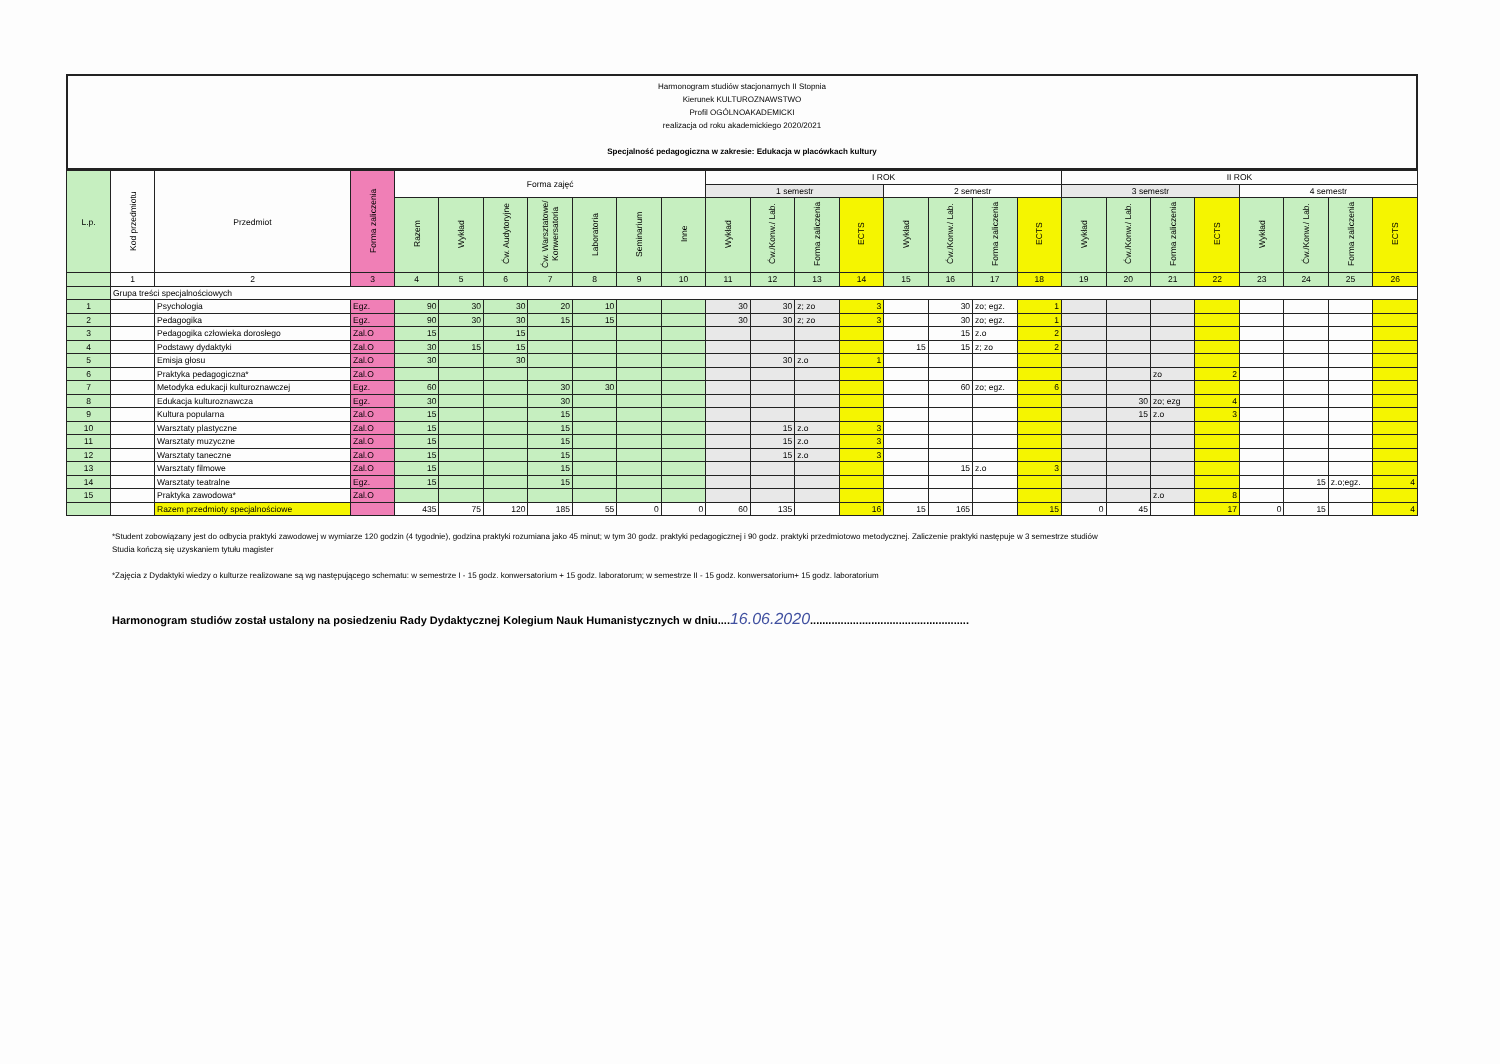Harmonogram studiów stacjonarnych II Stopnia
Kierunek KULTUROZNAWSTWO
Profil OGÓLNOAKADEMICKI
realizacja od roku akademickiego 2020/2021
Specjalność pedagogiczna w zakresie: Edukacja w placówkach kultury
| L.p. | Kod przedmiotu | Przedmiot | Forma zaliczenia | Forma zajęć | | | | | | | I ROK | | | | | | | | II ROK | | | | | | | |
| --- | --- | --- | --- | --- | --- | --- | --- | --- | --- | --- | --- | --- | --- | --- | --- | --- | --- | --- | --- | --- | --- | --- | --- | --- | --- | --- |
| | | | | | | | | | | | 1 semestr | | | | 2 semestr | | | | 3 semestr | | | | 4 semestr | | | |
| | | | | Razem | Wykład | Ćw. Audytoryjne | Ćw. Warsztatowe/ Konwersatoria | Laboratoria | Seminarium | Inne | Wykład | Ćw./Konw./ Lab. | Forma zaliczenia | ECTS | Wykład | Ćw./Konw./ Lab. | Forma zaliczenia | ECTS | Wykład | Ćw./Konw./ Lab. | Forma zaliczenia | ECTS | Wykład | Ćw./Konw./ Lab. | Forma zaliczenia | ECTS |
| | 1 | 2 | 3 | 4 | 5 | 6 | 7 | 8 | 9 | 10 | 11 | 12 | 13 | 14 | 15 | 16 | 17 | 18 | 19 | 20 | 21 | 22 | 23 | 24 | 25 | 26 |
| | Grupa treści specjalnościowych | | | | | | | | | | | | | | | | | | | | | | | | | |
| 1 | | Psychologia | Egz. | 90 | 30 | 30 | 20 | 10 | | | 30 | 30 | z; zo | 3 | | 30 | zo; egz. | 1 | | | | | | | | |
| 2 | | Pedagogika | Egz. | 90 | 30 | 30 | 15 | 15 | | | 30 | 30 | z; zo | 3 | | 30 | zo; egz. | 1 | | | | | | | | |
| 3 | | Pedagogika człowieka dorosłego | Zal.O | 15 | | 15 | | | | | | | | | | 15 | z.o | 2 | | | | | | | | |
| 4 | | Podstawy dydaktyki | Zal.O | 30 | 15 | 15 | | | | | | | | | 15 | 15 | z; zo | 2 | | | | | | | | |
| 5 | | Emisja głosu | Zal.O | 30 | | 30 | | | | | | 30 | z.o | 1 | | | | | | | | | | | | |
| 6 | | Praktyka pedagogiczna* | Zal.O | | | | | | | | | | | | | | | | | | zo | 2 | | | | |
| 7 | | Metodyka edukacji kulturoznawczej | Egz. | 60 | | | 30 | 30 | | | | | | | | 60 | zo; egz. | 6 | | | | | | | | |
| 8 | | Edukacja kulturoznawcza | Egz. | 30 | | | 30 | | | | | | | | | | | | | 30 | zo; ezg | 4 | | | | |
| 9 | | Kultura popularna | Zal.O | 15 | | | 15 | | | | | | | | | | | | | 15 | z.o | 3 | | | | |
| 10 | | Warsztaty plastyczne | Zal.O | 15 | | | 15 | | | | | 15 | z.o | 3 | | | | | | | | | | | | |
| 11 | | Warsztaty muzyczne | Zal.O | 15 | | | 15 | | | | | 15 | z.o | 3 | | | | | | | | | | | | |
| 12 | | Warsztaty taneczne | Zal.O | 15 | | | 15 | | | | | 15 | z.o | 3 | | | | | | | | | | | | |
| 13 | | Warsztaty filmowe | Zal.O | 15 | | | 15 | | | | | | | | | 15 | z.o | 3 | | | | | | | | |
| 14 | | Warsztaty teatralne | Egz. | 15 | | | 15 | | | | | | | | | | | | | | | | | 15 | z.o;egz. | 4 |
| 15 | | Praktyka zawodowa* | Zal.O | | | | | | | | | | | | | | | | | | z.o | 8 | | | | |
| | | Razem przedmioty specjalnościowe | | 435 | 75 | 120 | 185 | 55 | 0 | 0 | 60 | 135 | | 16 | 15 | 165 | | 15 | 0 | 45 | | 17 | 0 | 15 | | 4 |
*Student zobowiązany jest do odbycia praktyki zawodowej w wymiarze 120 godzin (4 tygodnie), godzina praktyki rozumiana jako 45 minut; w tym 30 godz. praktyki pedagogicznej i 90 godz. praktyki przedmiotowo metodycznej. Zaliczenie praktyki następuje w 3 semestrze studiów
Studia kończą się uzyskaniem tytułu magister
*Zajęcia z Dydaktyki wiedzy o kulturze realizowane są wg następującego schematu: w semestrze I - 15 godz. konwersatorium + 15 godz. laboratorum; w semestrze II - 15 godz. konwersatorium+ 15 godz. laboratorium
Harmonogram studiów został ustalony na posiedzeniu Rady Dydaktycznej Kolegium Nauk Humanistycznych w dniu....16.06.2020....................................................